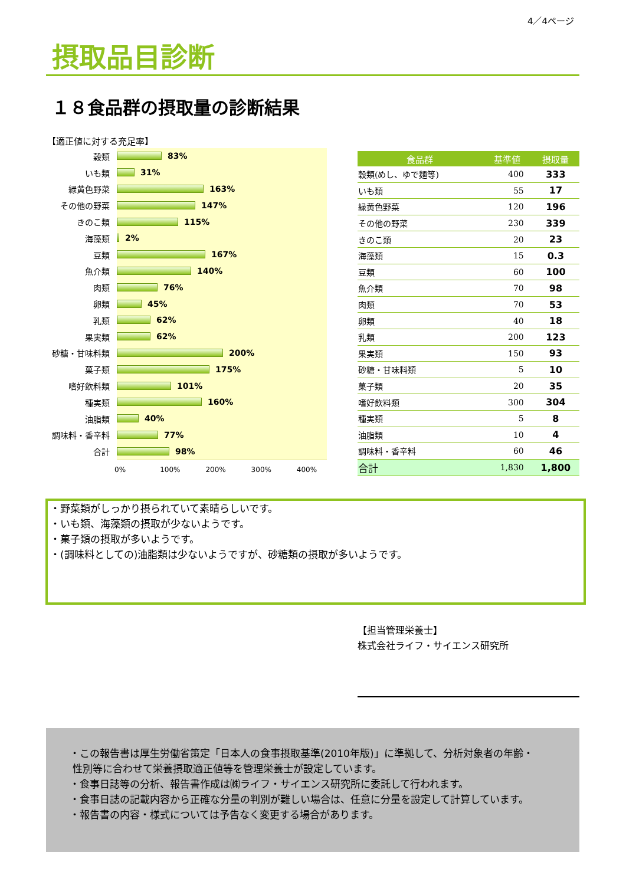4／4ページ
摂取品目診断
１８食品群の摂取量の診断結果
【適正値に対する充足率】
穀類
83%
いも類
31%
緑黄色野菜
163%
その他の野菜
147%
きのこ類
115%
海藻類
2%
豆類
167%
魚介類
140%
肉類
76%
卵類
45%
乳類
62%
果実類
62%
砂糖・甘味料類
200%
菓子類
175%
嗜好飲料類
101%
種実類
160%
油脂類
40%
調味料・香辛料
77%
合計
98%
0% 100% 200% 300% 400%
| 食品群 | 基準値 | 摂取量 |
| --- | --- | --- |
| 穀類(めし、ゆで麺等) | 400 | 333 |
| いも類 | 55 | 17 |
| 緑黄色野菜 | 120 | 196 |
| その他の野菜 | 230 | 339 |
| きのこ類 | 20 | 23 |
| 海藻類 | 15 | 0.3 |
| 豆類 | 60 | 100 |
| 魚介類 | 70 | 98 |
| 肉類 | 70 | 53 |
| 卵類 | 40 | 18 |
| 乳類 | 200 | 123 |
| 果実類 | 150 | 93 |
| 砂糖・甘味料類 | 5 | 10 |
| 菓子類 | 20 | 35 |
| 嗜好飲料類 | 300 | 304 |
| 種実類 | 5 | 8 |
| 油脂類 | 10 | 4 |
| 調味料・香辛料 | 60 | 46 |
| 合計 | 1,830 | 1,800 |
・野菜類がしっかり摂られていて素晴らしいです。
・いも類、海藻類の摂取が少ないようです。
・菓子類の摂取が多いようです。
・(調味料としての)油脂類は少ないようですが、砂糖類の摂取が多いようです。
【担当管理栄養士】
株式会社ライフ・サイエンス研究所
・この報告書は厚生労働省策定「日本人の食事摂取基準(2010年版)」に準拠して、分析対象者の年齢・
性別等に合わせて栄養摂取適正値等を管理栄養士が設定しています。
・食事日誌等の分析、報告書作成は㈱ライフ・サイエンス研究所に委託して行われます。
・食事日誌の記載内容から正確な分量の判別が難しい場合は、任意に分量を設定して計算しています。
・報告書の内容・様式については予告なく変更する場合があります。